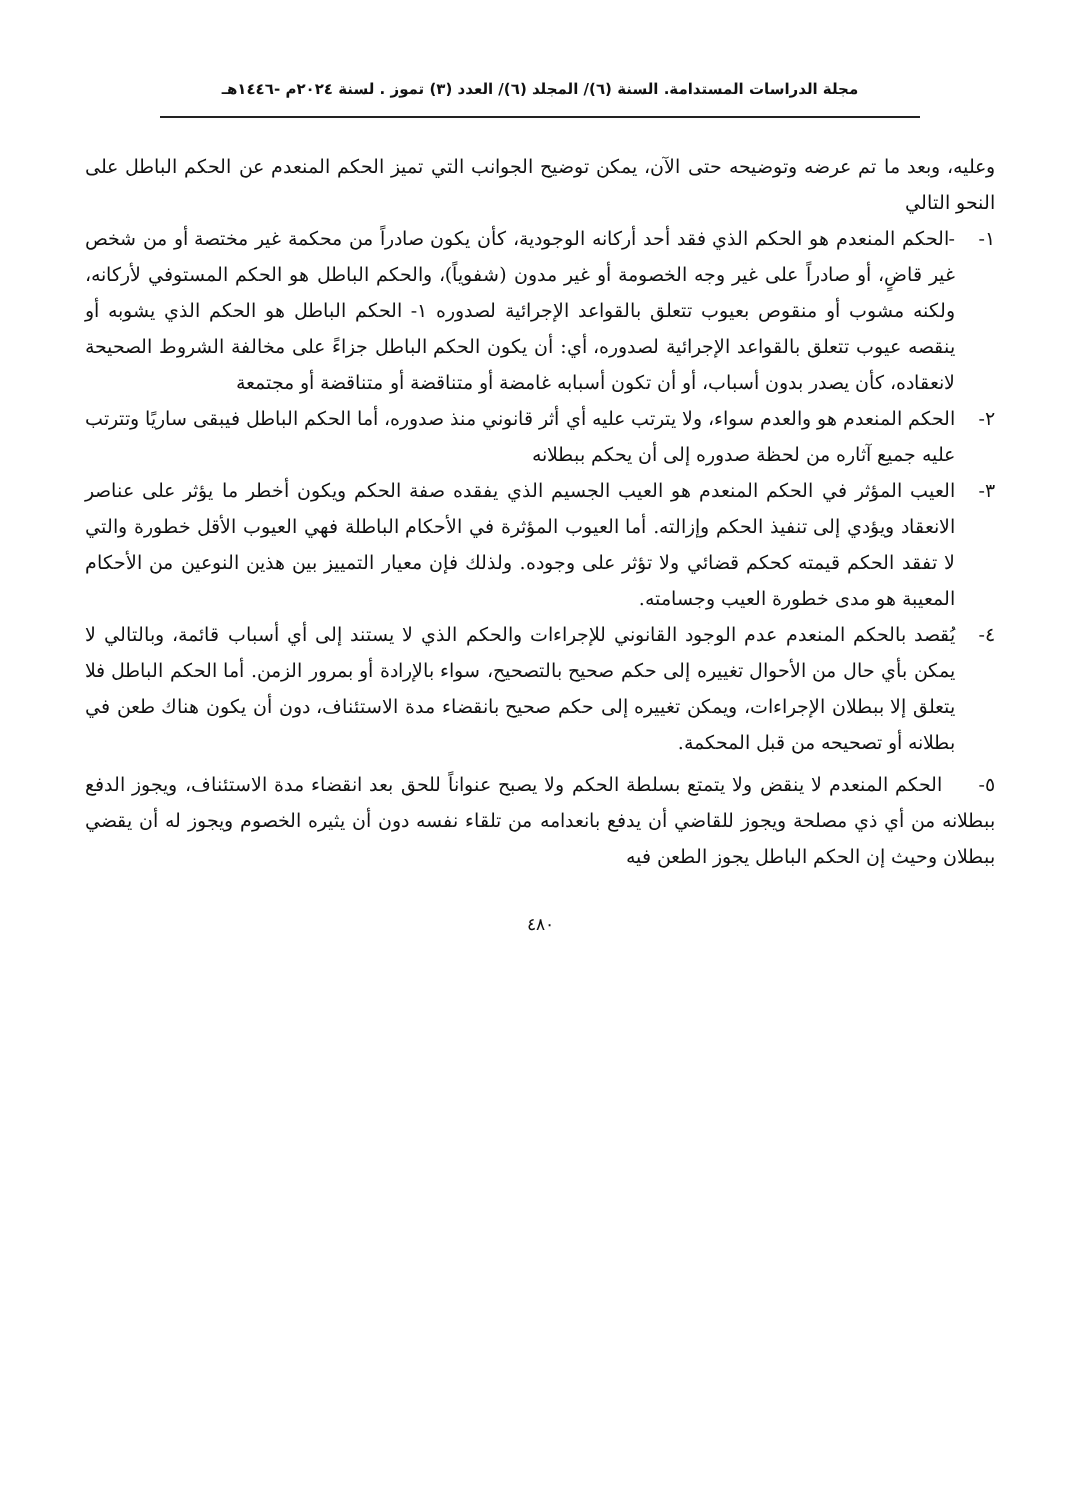مجلة الدراسات المستدامة. السنة (٦)/ المجلد (٦)/ العدد (٣) تموز . لسنة ٢٠٢٤م -١٤٤٦هـ
وعليه، وبعد ما تم عرضه وتوضيحه حتى الآن، يمكن توضيح الجوانب التي تميز الحكم المنعدم عن الحكم الباطل على النحو التالي
١- -الحكم المنعدم هو الحكم الذي فقد أحد أركانه الوجودية، كأن يكون صادراً من محكمة غير مختصة أو من شخص غير قاضٍ، أو صادراً على غير وجه الخصومة أو غير مدون (شفوياً)، والحكم الباطل هو الحكم المستوفي لأركانه، ولكنه مشوب أو منقوص بعيوب تتعلق بالقواعد الإجرائية لصدوره ١- الحكم الباطل هو الحكم الذي يشوبه أو ينقصه عيوب تتعلق بالقواعد الإجرائية لصدوره، أي: أن يكون الحكم الباطل جزاءً على مخالفة الشروط الصحيحة لانعقاده، كأن يصدر بدون أسباب، أو أن تكون أسبابه غامضة أو متناقضة أو متناقضة أو مجتمعة
٢- الحكم المنعدم هو والعدم سواء، ولا يترتب عليه أي أثر قانوني منذ صدوره، أما الحكم الباطل فيبقى ساريًا وتترتب عليه جميع آثاره من لحظة صدوره إلى أن يحكم ببطلانه
٣- العيب المؤثر في الحكم المنعدم هو العيب الجسيم الذي يفقده صفة الحكم ويكون أخطر ما يؤثر على عناصر الانعقاد ويؤدي إلى تنفيذ الحكم وإزالته. أما العيوب المؤثرة في الأحكام الباطلة فهي العيوب الأقل خطورة والتي لا تفقد الحكم قيمته كحكم قضائي ولا تؤثر على وجوده. ولذلك فإن معيار التمييز بين هذين النوعين من الأحكام المعيبة هو مدى خطورة العيب وجسامته.
٤- يُقصد بالحكم المنعدم عدم الوجود القانوني للإجراءات والحكم الذي لا يستند إلى أي أسباب قائمة، وبالتالي لا يمكن بأي حال من الأحوال تغييره إلى حكم صحيح بالتصحيح، سواء بالإرادة أو بمرور الزمن. أما الحكم الباطل فلا يتعلق إلا ببطلان الإجراءات، ويمكن تغييره إلى حكم صحيح بانقضاء مدة الاستئناف، دون أن يكون هناك طعن في بطلانه أو تصحيحه من قبل المحكمة.
٥- الحكم المنعدم لا ينقض ولا يتمتع بسلطة الحكم ولا يصبح عنواناً للحق بعد انقضاء مدة الاستئناف، ويجوز الدفع ببطلانه من أي ذي مصلحة ويجوز للقاضي أن يدفع بانعدامه من تلقاء نفسه دون أن يثيره الخصوم ويجوز له أن يقضي ببطلان وحيث إن الحكم الباطل يجوز الطعن فيه
٤٨٠